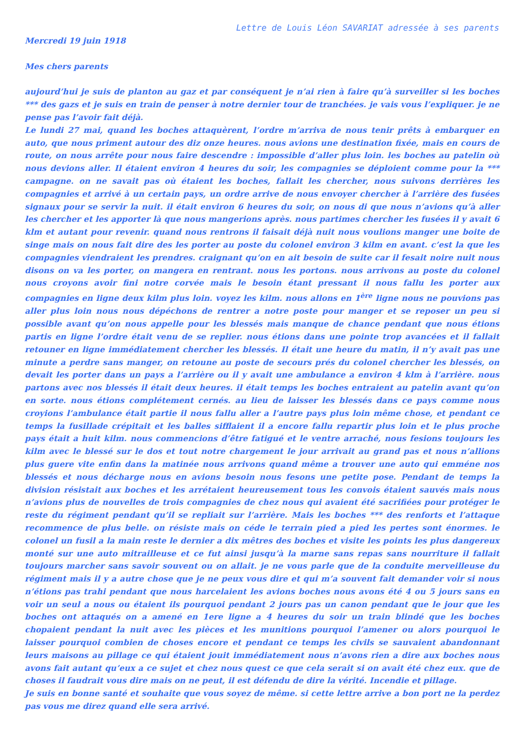Lettre de Louis Léon SAVARIAT adressée à ses parents
Mercredi 19 juin 1918
Mes chers parents
aujourd’hui je suis de planton au gaz et par conséquent je n’ai rien à faire qu’à surveiller si les boches *** des gazs et je suis en train de penser à notre dernier tour de tranchées. je vais vous l’expliquer. je ne pense pas l’avoir fait déjà.
Le lundi 27 mai, quand les boches attaquèrent, l’ordre m’arriva de nous tenir prêts à embarquer en auto, que nous priment autour des diz onze heures. nous avions une destination fixée, mais en cours de route, on nous arrête pour nous faire descendre : impossible d’aller plus loin. les boches au patelin où nous devions aller. Il étaient environ 4 heures du soir, les compagnies se déploient comme pour la *** campagne. on ne savait pas où étaient les boches, fallait les chercher, nous suivons derrières les compagnies et arrivé à un certain pays, un ordre arrive de nous envoyer chercher à l’arrière des fusées signaux pour se servir la nuit. il était environ 6 heures du soir, on nous di que nous n’avions qu’à aller les chercher et les apporter là que nous mangerions après. nous partimes chercher les fusées il y avait 6 klm et autant pour revenir. quand nous rentrons il faisait déjà nuit nous voulions manger une boite de singe mais on nous fait dire des les porter au poste du colonel environ 3 kilm en avant. c’est la que les compagnies viendraient les prendres. craignant qu’on en ait besoin de suite car il fesait noire nuit nous disons on va les porter, on mangera en rentrant. nous les portons. nous arrivons au poste du colonel nous croyons avoir fini notre corvée mais le besoin étant pressant il nous fallu les porter aux compagnies en ligne deux kilm plus loin. voyez les kilm. nous allons en 1<sup>ère</sup> ligne nous ne pouvions pas aller plus loin nous nous dépéchons de rentrer a notre poste pour manger et se reposer un peu si possible avant qu’on nous appelle pour les blessés mais manque de chance pendant que nous étions partis en ligne l’ordre était venu de se replier. nous étions dans une pointe trop avancées et il fallait retouner en ligne immédiatement chercher les blessés. Il était une heure du matin, il n’y avait pas une minute a perdre sans manger, on retoune au poste de secours prés du colonel chercher les blessés, on devait les porter dans un pays a l’arrière ou il y avait une ambulance a environ 4 klm à l’arrière. nous partons avec nos blessés il était deux heures. il était temps les boches entraient au patelin avant qu’on en sorte. nous étions complétement cernés. au lieu de laisser les blessés dans ce pays comme nous croyions l’ambulance était partie il nous fallu aller a l’autre pays plus loin même chose, et pendant ce temps la fusillade crépitait et les balles sifflaient il a encore fallu repartir plus loin et le plus proche pays était a huit kilm. nous commencions d’être fatigué et le ventre arraché, nous fesions toujours les kilm avec le blessé sur le dos et tout notre chargement le jour arrivait au grand pas et nous n’allions plus guere vite enfin dans la matinée nous arrivons quand même a trouver une auto qui emméne nos blessés et nous décharge nous en avions besoin nous fesons une petite pose. Pendant de temps la division résistait aux boches et les arrétaient heureusement tous les convois étaient sauvés mais nous n’avions plus de nouvelles de trois compagnies de chez nous qui avaient été sacrifiées pour protéger le reste du régiment pendant qu’il se repliait sur l’arrière. Mais les boches *** des renforts et l’attaque recommence de plus belle. on résiste mais on céde le terrain pied a pied les pertes sont énormes. le colonel un fusil a la main reste le dernier a dix mêtres des boches et visite les points les plus dangereux monté sur une auto mitrailleuse et ce fut ainsi jusqu’à la marne sans repas sans nourriture il fallait toujours marcher sans savoir souvent ou on allait. je ne vous parle que de la conduite merveilleuse du régiment mais il y a autre chose que je ne peux vous dire et qui m’a souvent fait demander voir si nous n’étions pas trahi pendant que nous harcelaient les avions boches nous avons été 4 ou 5 jours sans en voir un seul a nous ou étaient ils pourquoi pendant 2 jours pas un canon pendant que le jour que les boches ont attaqués on a amené en 1ere ligne a 4 heures du soir un train blindé que les boches chopaient pendant la nuit avec les pièces et les munitions pourquoi l’amener ou alors pourquoi le laisser pourquoi combien de choses encore et pendant ce temps les civils se sauvaient abandonnant leurs maisons au pillage ce qui étaient jouit immédiatement nous n’avons rien a dire aux boches nous avons fait autant qu’eux a ce sujet et chez nous quest ce que cela serait si on avait été chez eux. que de choses il faudrait vous dire mais on ne peut, il est défendu de dire la vérité. Incendie et pillage.
Je suis en bonne santé et souhaite que vous soyez de même. si cette lettre arrive a bon port ne la perdez pas vous me direz quand elle sera arrivé.